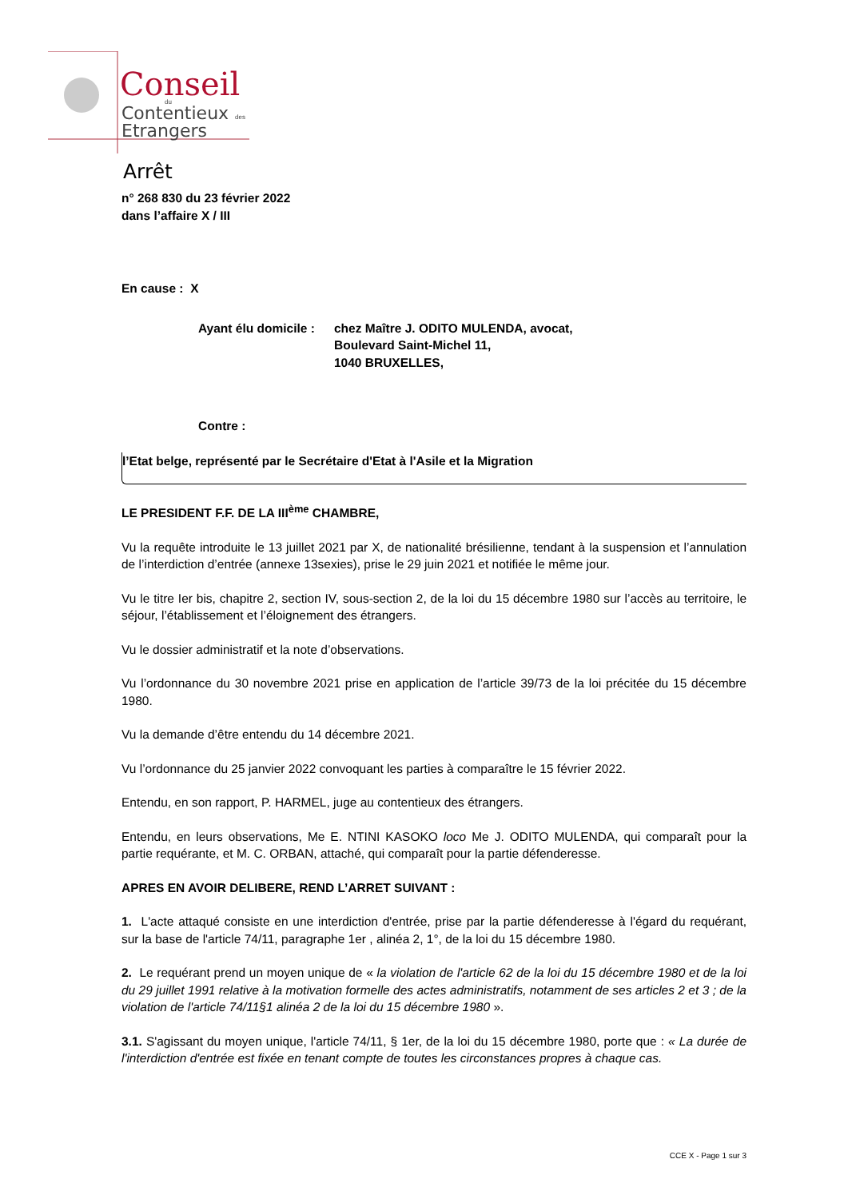Conseil
du
Contentieux
des
Etrangers
Arrêt
n° 268 830 du 23 février 2022
dans l’affaire X / III
En cause : X
Ayant élu domicile : chez Maître J. ODITO MULENDA, avocat,
Boulevard Saint-Michel 11,
1040 BRUXELLES,
Contre :
l’Etat belge, représenté par le Secrétaire d'Etat à l'Asile et la Migration
LE PRESIDENT F.F. DE LA III<sup>ème</sup> CHAMBRE,
Vu la requête introduite le 13 juillet 2021 par X, de nationalité brésilienne, tendant à la suspension et l’annulation de l’interdiction d’entrée (annexe 13sexies), prise le 29 juin 2021 et notifiée le même jour.
Vu le titre Ier bis, chapitre 2, section IV, sous-section 2, de la loi du 15 décembre 1980 sur l’accès au territoire, le séjour, l’établissement et l’éloignement des étrangers.
Vu le dossier administratif et la note d’observations.
Vu l’ordonnance du 30 novembre 2021 prise en application de l’article 39/73 de la loi précitée du 15 décembre 1980.
Vu la demande d’être entendu du 14 décembre 2021.
Vu l’ordonnance du 25 janvier 2022 convoquant les parties à comparaître le 15 février 2022.
Entendu, en son rapport, P. HARMEL, juge au contentieux des étrangers.
Entendu, en leurs observations, Me E. NTINI KASOKO loco Me J. ODITO MULENDA, qui comparaît pour la partie requérante, et M. C. ORBAN, attaché, qui comparaît pour la partie défenderesse.
APRES EN AVOIR DELIBERE, REND L’ARRET SUIVANT :
1. L'acte attaqué consiste en une interdiction d'entrée, prise par la partie défenderesse à l'égard du requérant, sur la base de l'article 74/11, paragraphe 1er , alinéa 2, 1°, de la loi du 15 décembre 1980.
2. Le requérant prend un moyen unique de « la violation de l'article 62 de la loi du 15 décembre 1980 et de la loi du 29 juillet 1991 relative à la motivation formelle des actes administratifs, notamment de ses articles 2 et 3 ; de la violation de l'article 74/11§1 alinéa 2 de la loi du 15 décembre 1980 ».
3.1. S'agissant du moyen unique, l'article 74/11, § 1er, de la loi du 15 décembre 1980, porte que : « La durée de l'interdiction d'entrée est fixée en tenant compte de toutes les circonstances propres à chaque cas.
CCE X - Page 1 sur 3